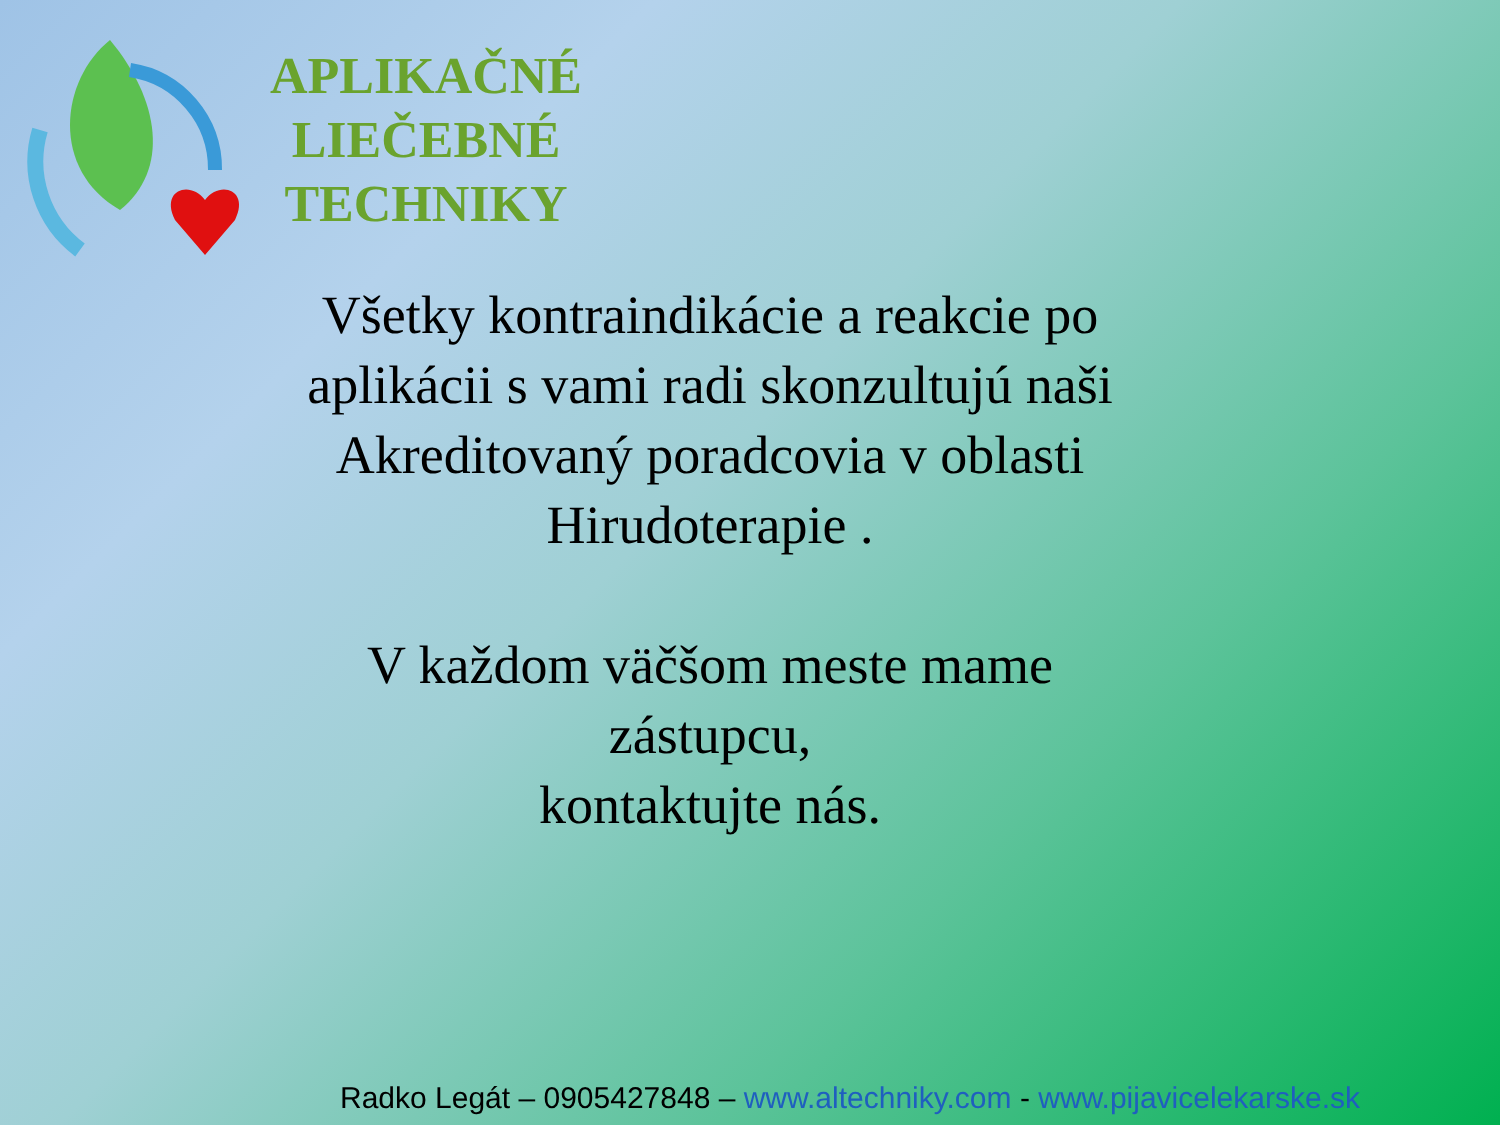APLIKAČNÉ
LIEČEBNÉ
TECHNIKY
Všetky kontraindikácie a reakcie po aplikácii s vami radi skonzultujú naši Akreditovaný poradcovia v oblasti Hirudoterapie .
V každom väčšom meste mame zástupcu,
kontaktujte nás.
Radko Legát – 0905427848 – www.altechniky.com - www.pijavicelekarske.sk